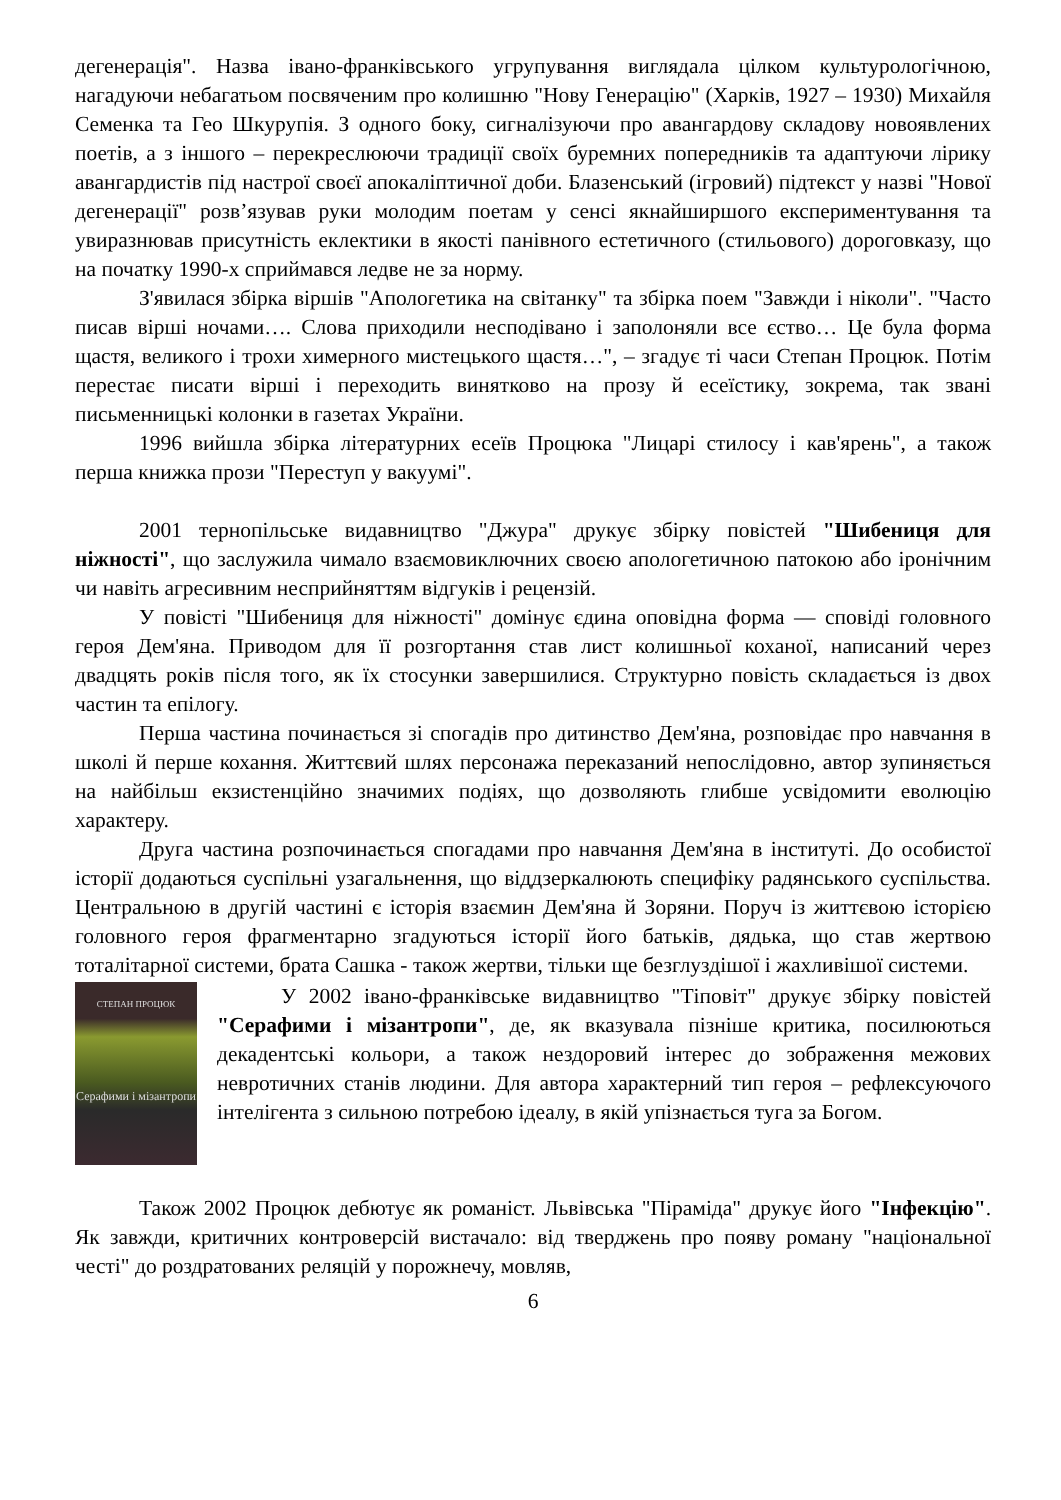дегенерація". Назва івано-франківського угрупування виглядала цілком культурологічною, нагадуючи небагатьом посвяченим про колишню "Нову Генерацію" (Харків, 1927 – 1930) Михайля Семенка та Гео Шкурупія. З одного боку, сигналізуючи про авангардову складову новоявлених поетів, а з іншого – перекреслюючи традиції своїх буремних попередників та адаптуючи лірику авангардистів під настрої своєї апокаліптичної доби. Блазенський (ігровий) підтекст у назві "Нової дегенерації" розв’язував руки молодим поетам у сенсі якнайширшого експериментування та увиразнював присутність еклектики в якості панівного естетичного (стильового) дороговказу, що на початку 1990-х сприймався ледве не за норму.
З'явилася збірка віршів "Апологетика на світанку" та збірка поем "Завжди і ніколи". "Часто писав вірші ночами…. Слова приходили несподівано і заполоняли все єство… Це була форма щастя, великого і трохи химерного мистецького щастя…", – згадує ті часи Степан Процюк. Потім перестає писати вірші і переходить винятково на прозу й есеїстику, зокрема, так звані письменницькі колонки в газетах України.
1996 вийшла збірка літературних есеїв Процюка "Лицарі стилосу і кав'ярень", а також перша книжка прози "Переступ у вакуумі".
2001 тернопільське видавництво "Джура" друкує збірку повістей "Шибениця для ніжності", що заслужила чимало взаємовиключних своєю апологетичною патокою або іронічним чи навіть агресивним несприйняттям відгуків і рецензій.
У повісті "Шибениця для ніжності" домінує єдина оповідна форма — сповіді головного героя Дем'яна. Приводом для її розгортання став лист колишньої коханої, написаний через двадцять років після того, як їх стосунки завершилися. Структурно повість складається із двох частин та епілогу.
Перша частина починається зі спогадів про дитинство Дем'яна, розповідає про навчання в школі й перше кохання. Життєвий шлях персонажа переказаний непослідовно, автор зупиняється на найбільш екзистенційно значимих подіях, що дозволяють глибше усвідомити еволюцію характеру.
Друга частина розпочинається спогадами про навчання Дем'яна в інституті. До особистої історії додаються суспільні узагальнення, що віддзеркалюють специфіку радянського суспільства. Центральною в другій частині є історія взаємин Дем'яна й Зоряни. Поруч із життєвою історією головного героя фрагментарно згадуються історії його батьків, дядька, що став жертвою тоталітарної системи, брата Сашка - також жертви, тільки ще безглуздішої і жахливішої системи.
СТЕПАН ПРОЦЮК
Серафими і мізантропи
У 2002 івано-франківське видавництво "Тіповіт" друкує збірку повістей "Серафими і мізантропи", де, як вказувала пізніше критика, посилюються декадентські кольори, а також нездоровий інтерес до зображення межових невротичних станів людини. Для автора характерний тип героя – рефлексуючого інтелігента з сильною потребою ідеалу, в якій упізнається туга за Богом.
Також 2002 Процюк дебютує як романіст. Львівська "Піраміда" друкує його "Інфекцію". Як завжди, критичних контроверсій вистачало: від тверджень про появу роману "національної честі" до роздратованих реляцій у порожнечу, мовляв,
6